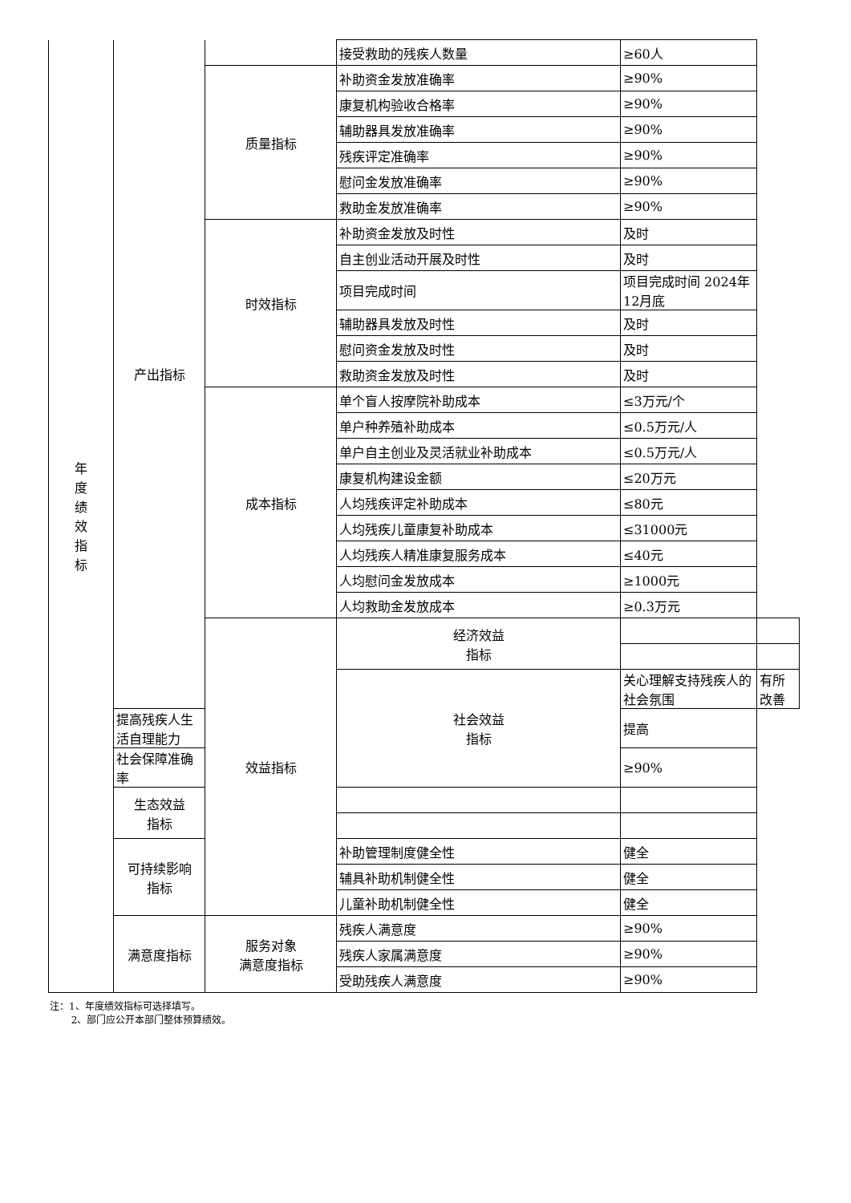| 年 度 绩 效 指 标 | 产出指标 | | 接受救助的残疾人数量 | ≥60人 | |
| | | 质量指标 | 补助资金发放准确率 | ≥90% | |
| | | | 康复机构验收合格率 | ≥90% | |
| | | | 辅助器具发放准确率 | ≥90% | |
| | | | 残疾评定准确率 | ≥90% | |
| | | | 慰问金发放准确率 | ≥90% | |
| | | | 救助金发放准确率 | ≥90% | |
| | | 时效指标 | 补助资金发放及时性 | 及时 | |
| | | | 自主创业活动开展及时性 | 及时 | |
| | | | 项目完成时间 | 项目完成时间 2024年12月底 | |
| | | | 辅助器具发放及时性 | 及时 | |
| | | | 慰问资金发放及时性 | 及时 | |
| | | | 救助资金发放及时性 | 及时 | |
| | | 成本指标 | 单个盲人按摩院补助成本 | ≤3万元/个 | |
| | | | 单户种养殖补助成本 | ≤0.5万元/人 | |
| | | | 单户自主创业及灵活就业补助成本 | ≤0.5万元/人 | |
| | | | 康复机构建设金额 | ≤20万元 | |
| | | | 人均残疾评定补助成本 | ≤80元 | |
| | | | 人均残疾儿童康复补助成本 | ≤31000元 | |
| | | | 人均残疾人精准康复服务成本 | ≤40元 | |
| | | | 人均慰问金发放成本 | ≥1000元 | |
| | | | 人均救助金发放成本 | ≥0.3万元 | |
| | | 效益指标 | 经济效益 指标 | | |
| | | | 社会效益 指标 | 关心理解支持残疾人的社会氛围 | 有所改善 |
| | 提高残疾人生活自理能力 | | | 提高 | |
| | 社会保障准确率 | | | ≥90% | |
| | 生态效益 指标 | | | | |
| | 可持续影响 指标 | | 补助管理制度健全性 | 健全 | |
| | | | 辅具补助机制健全性 | 健全 | |
| | | | 儿童补助机制健全性 | 健全 | |
| | 满意度指标 | 服务对象 满意度指标 | 残疾人满意度 | ≥90% | |
| | | | 残疾人家属满意度 | ≥90% | |
| | | | 受助残疾人满意度 | ≥90% | |
注：1、年度绩效指标可选择填写。
2、部门应公开本部门整体预算绩效。